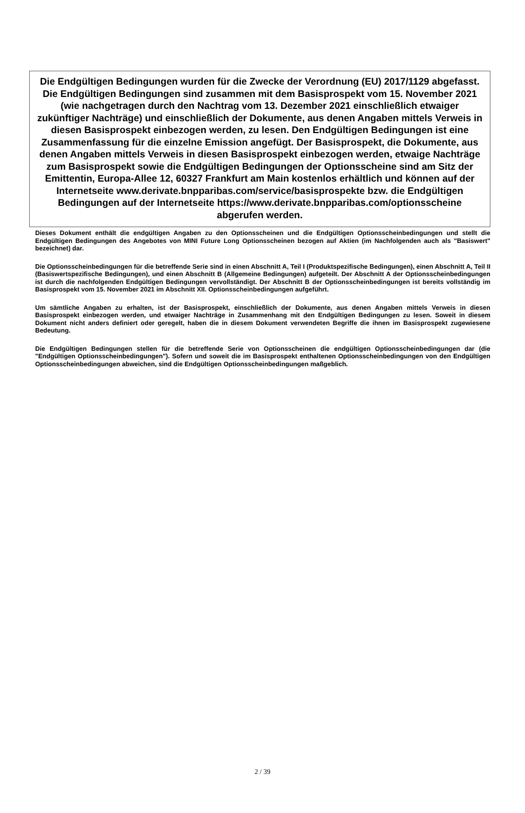Die Endgültigen Bedingungen wurden für die Zwecke der Verordnung (EU) 2017/1129 abgefasst. Die Endgültigen Bedingungen sind zusammen mit dem Basisprospekt vom 15. November 2021 (wie nachgetragen durch den Nachtrag vom 13. Dezember 2021 einschließlich etwaiger zukünftiger Nachträge) und einschließlich der Dokumente, aus denen Angaben mittels Verweis in diesen Basisprospekt einbezogen werden, zu lesen. Den Endgültigen Bedingungen ist eine Zusammenfassung für die einzelne Emission angefügt. Der Basisprospekt, die Dokumente, aus denen Angaben mittels Verweis in diesen Basisprospekt einbezogen werden, etwaige Nachträge zum Basisprospekt sowie die Endgültigen Bedingungen der Optionsscheine sind am Sitz der Emittentin, Europa-Allee 12, 60327 Frankfurt am Main kostenlos erhältlich und können auf der Internetseite www.derivate.bnpparibas.com/service/basisprospekte bzw. die Endgültigen Bedingungen auf der Internetseite https://www.derivate.bnpparibas.com/optionsscheine abgerufen werden.
Dieses Dokument enthält die endgültigen Angaben zu den Optionsscheinen und die Endgültigen Optionsscheinbedingungen und stellt die Endgültigen Bedingungen des Angebotes von MINI Future Long Optionsscheinen bezogen auf Aktien (im Nachfolgenden auch als "Basiswert" bezeichnet) dar.
Die Optionsscheinbedingungen für die betreffende Serie sind in einen Abschnitt A, Teil I (Produktspezifische Bedingungen), einen Abschnitt A, Teil II (Basiswertspezifische Bedingungen), und einen Abschnitt B (Allgemeine Bedingungen) aufgeteilt. Der Abschnitt A der Optionsscheinbedingungen ist durch die nachfolgenden Endgültigen Bedingungen vervollständigt. Der Abschnitt B der Optionsscheinbedingungen ist bereits vollständig im Basisprospekt vom 15. November 2021 im Abschnitt XII. Optionsscheinbedingungen aufgeführt.
Um sämtliche Angaben zu erhalten, ist der Basisprospekt, einschließlich der Dokumente, aus denen Angaben mittels Verweis in diesen Basisprospekt einbezogen werden, und etwaiger Nachträge in Zusammenhang mit den Endgültigen Bedingungen zu lesen. Soweit in diesem Dokument nicht anders definiert oder geregelt, haben die in diesem Dokument verwendeten Begriffe die ihnen im Basisprospekt zugewiesene Bedeutung.
Die Endgültigen Bedingungen stellen für die betreffende Serie von Optionsscheinen die endgültigen Optionsscheinbedingungen dar (die "Endgültigen Optionsscheinbedingungen"). Sofern und soweit die im Basisprospekt enthaltenen Optionsscheinbedingungen von den Endgültigen Optionsscheinbedingungen abweichen, sind die Endgültigen Optionsscheinbedingungen maßgeblich.
2 / 39